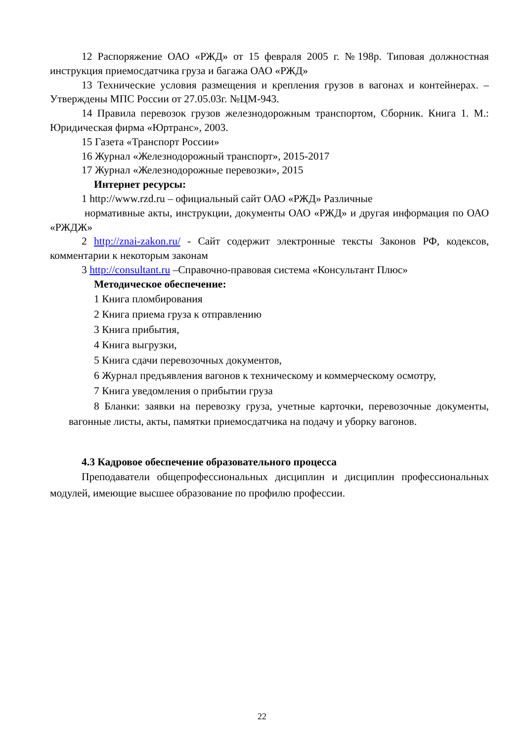12 Распоряжение ОАО «РЖД» от 15 февраля 2005 г. №198р. Типовая должностная инструкция приемосдатчика груза и багажа ОАО «РЖД»
13 Технические условия размещения и крепления грузов в вагонах и контейнерах. – Утверждены МПС России от 27.05.03г. №ЦМ-943.
14 Правила перевозок грузов железнодорожным транспортом, Сборник. Книга 1. М.: Юридическая фирма «Юртранс», 2003.
15 Газета «Транспорт России»
16 Журнал «Железнодорожный транспорт», 2015-2017
17 Журнал «Железнодорожные перевозки», 2015
Интернет ресурсы:
1 http://www.rzd.ru – официальный сайт ОАО «РЖД» Различные
нормативные акты, инструкции, документы ОАО «РЖД» и другая информация по ОАО «РЖДЖ»
2 http://znai-zakon.ru/ - Сайт содержит электронные тексты Законов РФ, кодексов, комментарии к некоторым законам
3 http://consultant.ru –Справочно-правовая система «Консультант Плюс»
Методическое обеспечение:
1 Книга пломбирования
2 Книга приема груза к отправлению
3 Книга прибытия,
4 Книга выгрузки,
5 Книга сдачи перевозочных документов,
6 Журнал предъявления вагонов к техническому и коммерческому осмотру,
7 Книга уведомления о прибытии груза
8 Бланки: заявки на перевозку груза, учетные карточки, перевозочные документы, вагонные листы, акты, памятки приемосдатчика на подачу и уборку вагонов.
4.3 Кадровое обеспечение образовательного процесса
Преподаватели общепрофессиональных дисциплин и дисциплин профессиональных модулей, имеющие высшее образование по профилю профессии.
22